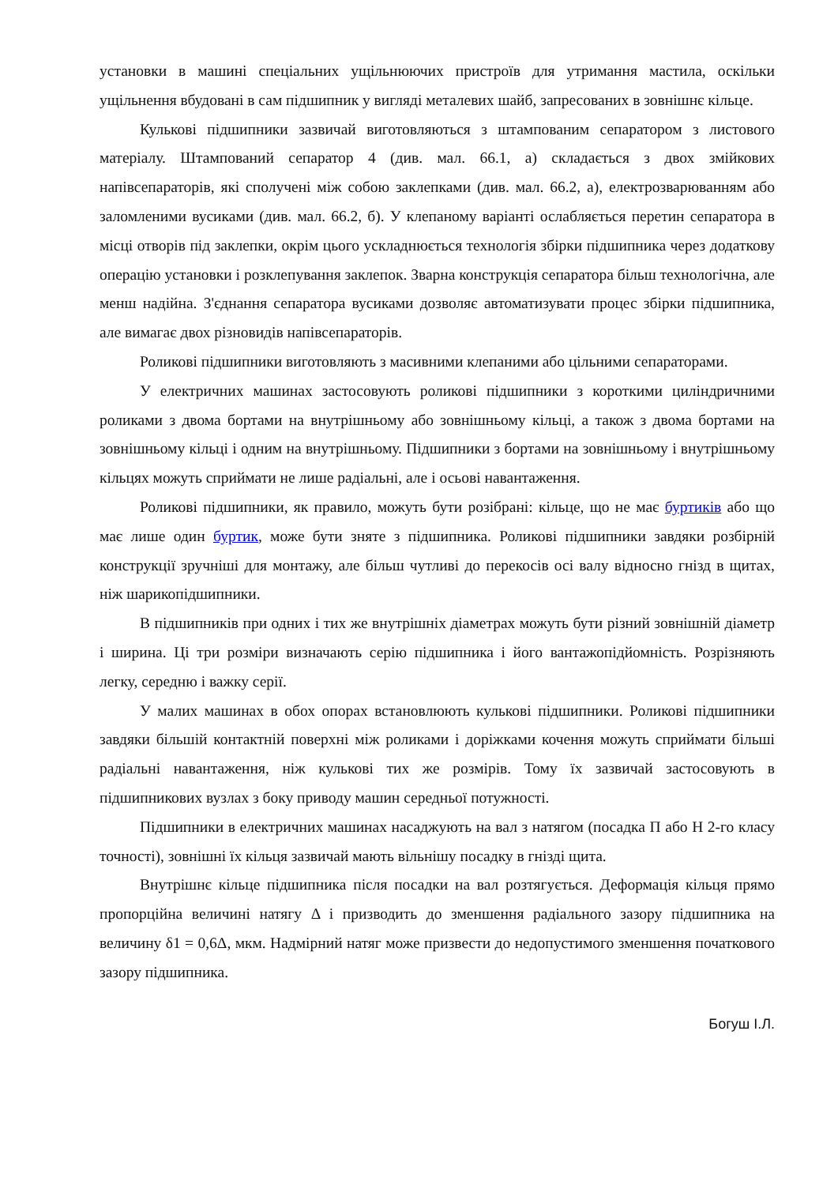установки в машині спеціальних ущільнюючих пристроїв для утримання мастила, оскільки ущільнення вбудовані в сам підшипник у вигляді металевих шайб, запресованих в зовнішнє кільце.
Кулькові підшипники зазвичай виготовляються з штампованим сепаратором з листового матеріалу. Штампований сепаратор 4 (див. мал. 66.1, а) складається з двох змійкових напівсепараторів, які сполучені між собою заклепками (див. мал. 66.2, а), електрозварюванням або заломленими вусиками (див. мал. 66.2, б). У клепаному варіанті ослабляється перетин сепаратора в місці отворів під заклепки, окрім цього ускладнюється технологія збірки підшипника через додаткову операцію установки і розклепування заклепок. Зварна конструкція сепаратора більш технологічна, але менш надійна. З'єднання сепаратора вусиками дозволяє автоматизувати процес збірки підшипника, але вимагає двох різновидів напівсепараторів.
Роликові підшипники виготовляють з масивними клепаними або цільними сепараторами.
У електричних машинах застосовують роликові підшипники з короткими циліндричними роликами з двома бортами на внутрішньому або зовнішньому кільці, а також з двома бортами на зовнішньому кільці і одним на внутрішньому. Підшипники з бортами на зовнішньому і внутрішньому кільцях можуть сприймати не лише радіальні, але і осьові навантаження.
Роликові підшипники, як правило, можуть бути розібрані: кільце, що не має буртиків або що має лише один буртик, може бути зняте з підшипника. Роликові підшипники завдяки розбірній конструкції зручніші для монтажу, але більш чутливі до перекосів осі валу відносно гнізд в щитах, ніж шарикопідшипники.
В підшипників при одних і тих же внутрішніх діаметрах можуть бути різний зовнішній діаметр і ширина. Ці три розміри визначають серію підшипника і його вантажопідйомність. Розрізняють легку, середню і важку серії.
У малих машинах в обох опорах встановлюють кулькові підшипники. Роликові підшипники завдяки більшій контактній поверхні між роликами і доріжками кочення можуть сприймати більші радіальні навантаження, ніж кулькові тих же розмірів. Тому їх зазвичай застосовують в підшипникових вузлах з боку приводу машин середньої потужності.
Підшипники в електричних машинах насаджують на вал з натягом (посадка П або Н 2-го класу точності), зовнішні їх кільця зазвичай мають вільнішу посадку в гнізді щита.
Внутрішнє кільце підшипника після посадки на вал розтягується. Деформація кільця прямо пропорційна величині натягу Δ і призводить до зменшення радіального зазору підшипника на величину δ1 = 0,6Δ, мкм. Надмірний натяг може призвести до недопустимого зменшення початкового зазору підшипника.
Богуш І.Л.